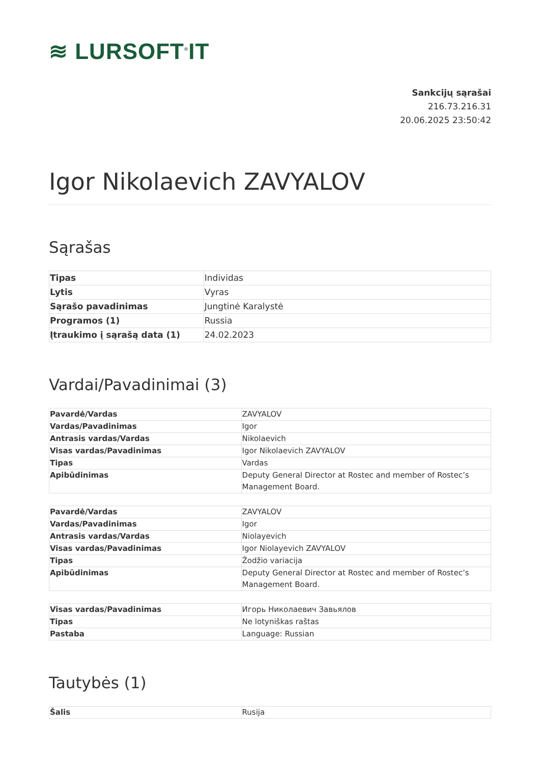≋ LURSOFT<sup>®</sup>IT
Sankcijų sąrašai
216.73.216.31
20.06.2025 23:50:42
Igor Nikolaevich ZAVYALOV
Sąrašas
| Tipas | Individas |
| Lytis | Vyras |
| Sąrašo pavadinimas | Jungtinė Karalystė |
| Programos (1) | Russia |
| Įtraukimo į sąrašą data (1) | 24.02.2023 |
Vardai/Pavadinimai (3)
| Pavardė/Vardas | ZAVYALOV |
| Vardas/Pavadinimas | Igor |
| Antrasis vardas/Vardas | Nikolaevich |
| Visas vardas/Pavadinimas | Igor Nikolaevich ZAVYALOV |
| Tipas | Vardas |
| Apibūdinimas | Deputy General Director at Rostec and member of Rostec’s Management Board. |
| Pavardė/Vardas | ZAVYALOV |
| Vardas/Pavadinimas | Igor |
| Antrasis vardas/Vardas | Niolayevich |
| Visas vardas/Pavadinimas | Igor Niolayevich ZAVYALOV |
| Tipas | Žodžio variacija |
| Apibūdinimas | Deputy General Director at Rostec and member of Rostec’s Management Board. |
| Visas vardas/Pavadinimas | Игорь Николаевич Завьялов |
| Tipas | Ne lotyniškas raštas |
| Pastaba | Language: Russian |
Tautybės (1)
| Šalis | Rusija |